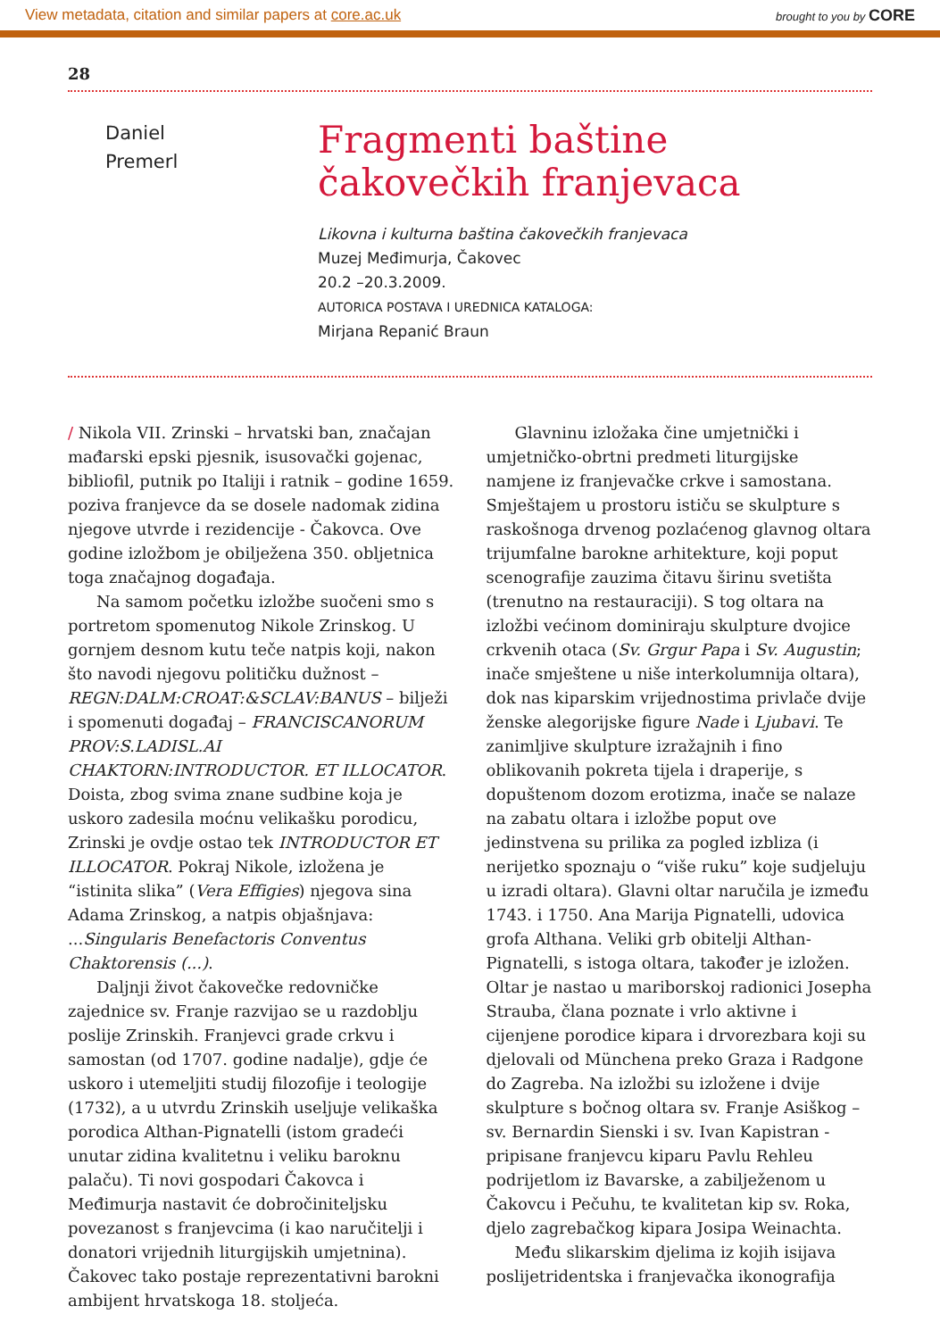View metadata, citation and similar papers at core.ac.uk brought to you by CORE
28
Daniel
Premerl
Fragmenti baštine
čakovečkih franjevaca
Likovna i kulturna baština čakovečkih franjevaca
Muzej Međimurja, Čakovec
20.2 –20.3.2009.
AUTORICA POSTAVA I UREDNICA KATALOGA:
Mirjana Repanić Braun
/ Nikola VII. Zrinski – hrvatski ban, značajan mađarski epski pjesnik, isusovački gojenac, bibliofil, putnik po Italiji i ratnik – godine 1659. poziva franjevce da se dosele nadomak zidina njegove utvrde i rezidencije - Čakovca. Ove godine izložbom je obilježena 350. obljetnica toga značajnog događaja.
Na samom početku izložbe suočeni smo s portretom spomenutog Nikole Zrinskog. U gornjem desnom kutu teče natpis koji, nakon što navodi njegovu političku dužnost – REGN:DALM:CROAT:&SCLAV:BANUS – bilježi i spomenuti događaj – FRANCISCANORUM PROV:S.LADISL.AI CHAKTORN:INTRODUCTOR. ET ILLOCATOR. Doista, zbog svima znane sudbine koja je uskoro zadesila moćnu velikašku porodicu, Zrinski je ovdje ostao tek INTRODUCTOR ET ILLOCATOR. Pokraj Nikole, izložena je “istinita slika” (Vera Effigies) njegova sina Adama Zrinskog, a natpis objašnjava: ...Singularis Benefactoris Conventus Chaktorensis (...).
Daljnji život čakovečke redovničke zajednice sv. Franje razvijao se u razdoblju poslije Zrinskih. Franjevci grade crkvu i samostan (od 1707. godine nadalje), gdje će uskoro i utemeljiti studij filozofije i teologije (1732), a u utvrdu Zrinskih useljuje velikaška porodica Althan-Pignatelli (istom gradeći unutar zidina kvalitetnu i veliku baroknu palaču). Ti novi gospodari Čakovca i Međimurja nastavit će dobročiniteljsku povezanost s franjevcima (i kao naručitelji i donatori vrijednih liturgijskih umjetnina). Čakovec tako postaje reprezentativni barokni ambijent hrvatskoga 18. stoljeća.
Glavninu izložaka čine umjetnički i umjetničko-obrtni predmeti liturgijske namjene iz franjevačke crkve i samostana. Smještajem u prostoru ističu se skulpture s raskošnoga drvenog pozlaćenog glavnog oltara trijumfalne barokne arhitekture, koji poput scenografije zauzima čitavu širinu svetišta (trenutno na restauraciji). S tog oltara na izložbi većinom dominiraju skulpture dvojice crkvenih otaca (Sv. Grgur Papa i Sv. Augustin; inače smještene u niše interkolumnija oltara), dok nas kiparskim vrijednostima privlače dvije ženske alegorijske figure Nade i Ljubavi. Te zanimljive skulpture izražajnih i fino oblikovanih pokreta tijela i draperije, s dopuštenom dozom erotizma, inače se nalaze na zabatu oltara i izložbe poput ove jedinstvena su prilika za pogled izbliza (i nerijetko spoznaju o “više ruku” koje sudjeluju u izradi oltara). Glavni oltar naručila je između 1743. i 1750. Ana Marija Pignatelli, udovica grofa Althana. Veliki grb obitelji Althan-Pignatelli, s istoga oltara, također je izložen. Oltar je nastao u mariborskoj radionici Josepha Strauba, člana poznate i vrlo aktivne i cijenjene porodice kipara i drvorezbara koji su djelovali od Münchena preko Graza i Radgone do Zagreba. Na izložbi su izložene i dvije skulpture s bočnog oltara sv. Franje Asiškog – sv. Bernardin Sienski i sv. Ivan Kapistran - pripisane franjevcu kiparu Pavlu Rehleu podrijetlom iz Bavarske, a zabilježenom u Čakovcu i Pečuhu, te kvalitetan kip sv. Roka, djelo zagrebačkog kipara Josipa Weinachta.
Među slikarskim djelima iz kojih isijava poslijetridentska i franjevačka ikonografija